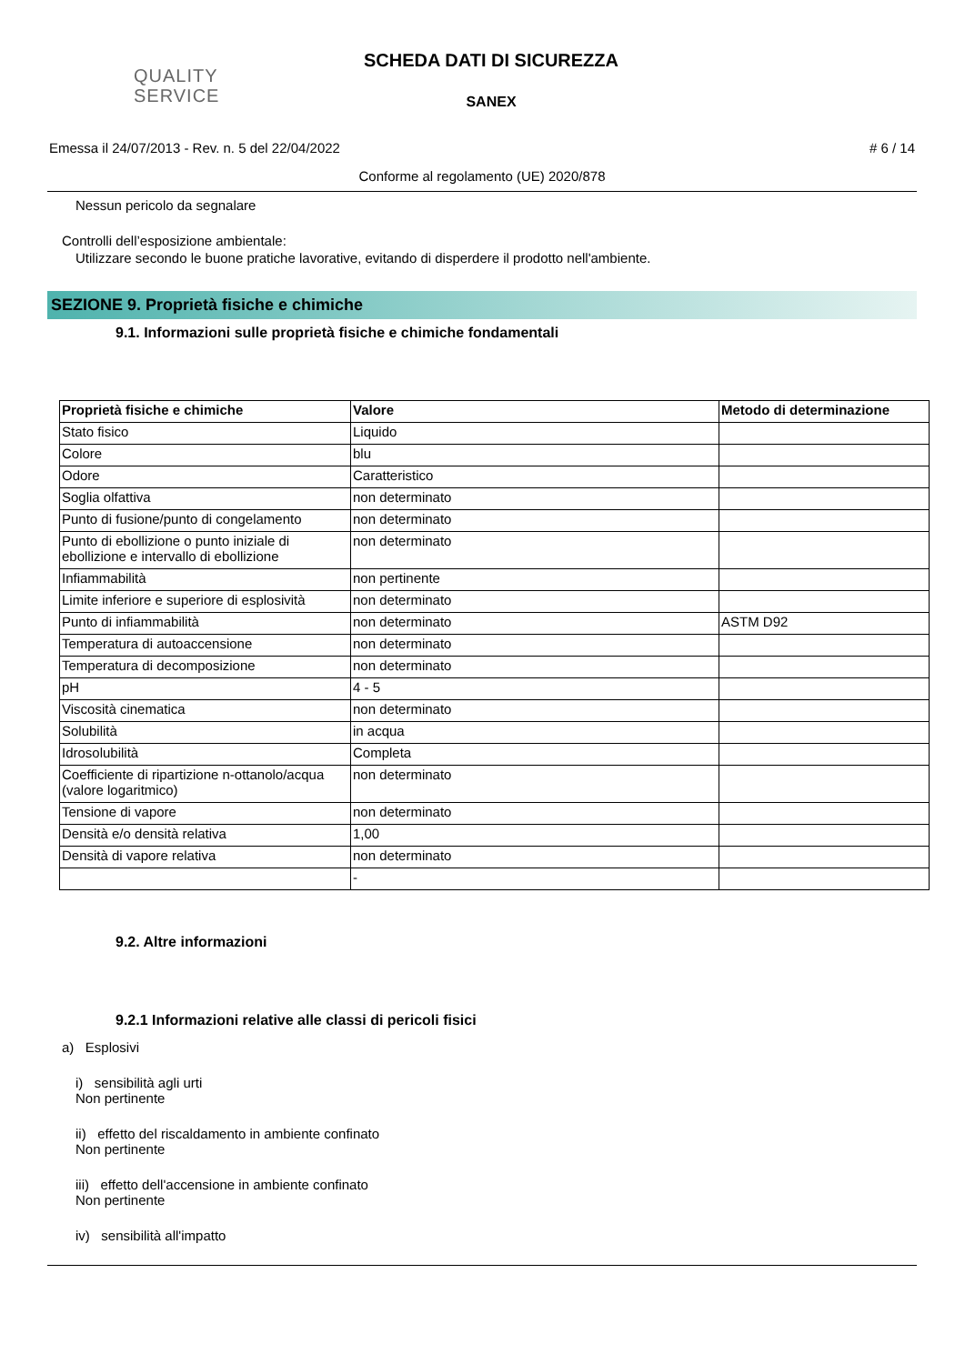QUALITY
SERVICE
SCHEDA DATI DI SICUREZZA
SANEX
Emessa il 24/07/2013 - Rev. n. 5 del 22/04/2022 # 6 / 14
Conforme al regolamento (UE) 2020/878
Nessun pericolo da segnalare
Controlli dell’esposizione ambientale:
Utilizzare secondo le buone pratiche lavorative, evitando di disperdere il prodotto nell'ambiente.
SEZIONE 9. Proprietà fisiche e chimiche
9.1. Informazioni sulle proprietà fisiche e chimiche fondamentali
| Proprietà fisiche e chimiche | Valore | Metodo di determinazione |
| --- | --- | --- |
| Stato fisico | Liquido | |
| Colore | blu | |
| Odore | Caratteristico | |
| Soglia olfattiva | non determinato | |
| Punto di fusione/punto di congelamento | non determinato | |
| Punto di ebollizione o punto iniziale di ebollizione e intervallo di ebollizione | non determinato | |
| Infiammabilità | non pertinente | |
| Limite inferiore e superiore di esplosività | non determinato | |
| Punto di infiammabilità | non determinato | ASTM D92 |
| Temperatura di autoaccensione | non determinato | |
| Temperatura di decomposizione | non determinato | |
| pH | 4 - 5 | |
| Viscosità cinematica | non determinato | |
| Solubilità | in acqua | |
| Idrosolubilità | Completa | |
| Coefficiente di ripartizione n-ottanolo/acqua (valore logaritmico) | non determinato | |
| Tensione di vapore | non determinato | |
| Densità e/o densità relativa | 1,00 | |
| Densità di vapore relativa | non determinato | |
| | - | |
9.2. Altre informazioni
9.2.1 Informazioni relative alle classi di pericoli fisici
a) Esplosivi
i) sensibilità agli urti
Non pertinente
ii) effetto del riscaldamento in ambiente confinato
Non pertinente
iii) effetto dell'accensione in ambiente confinato
Non pertinente
iv) sensibilità all'impatto